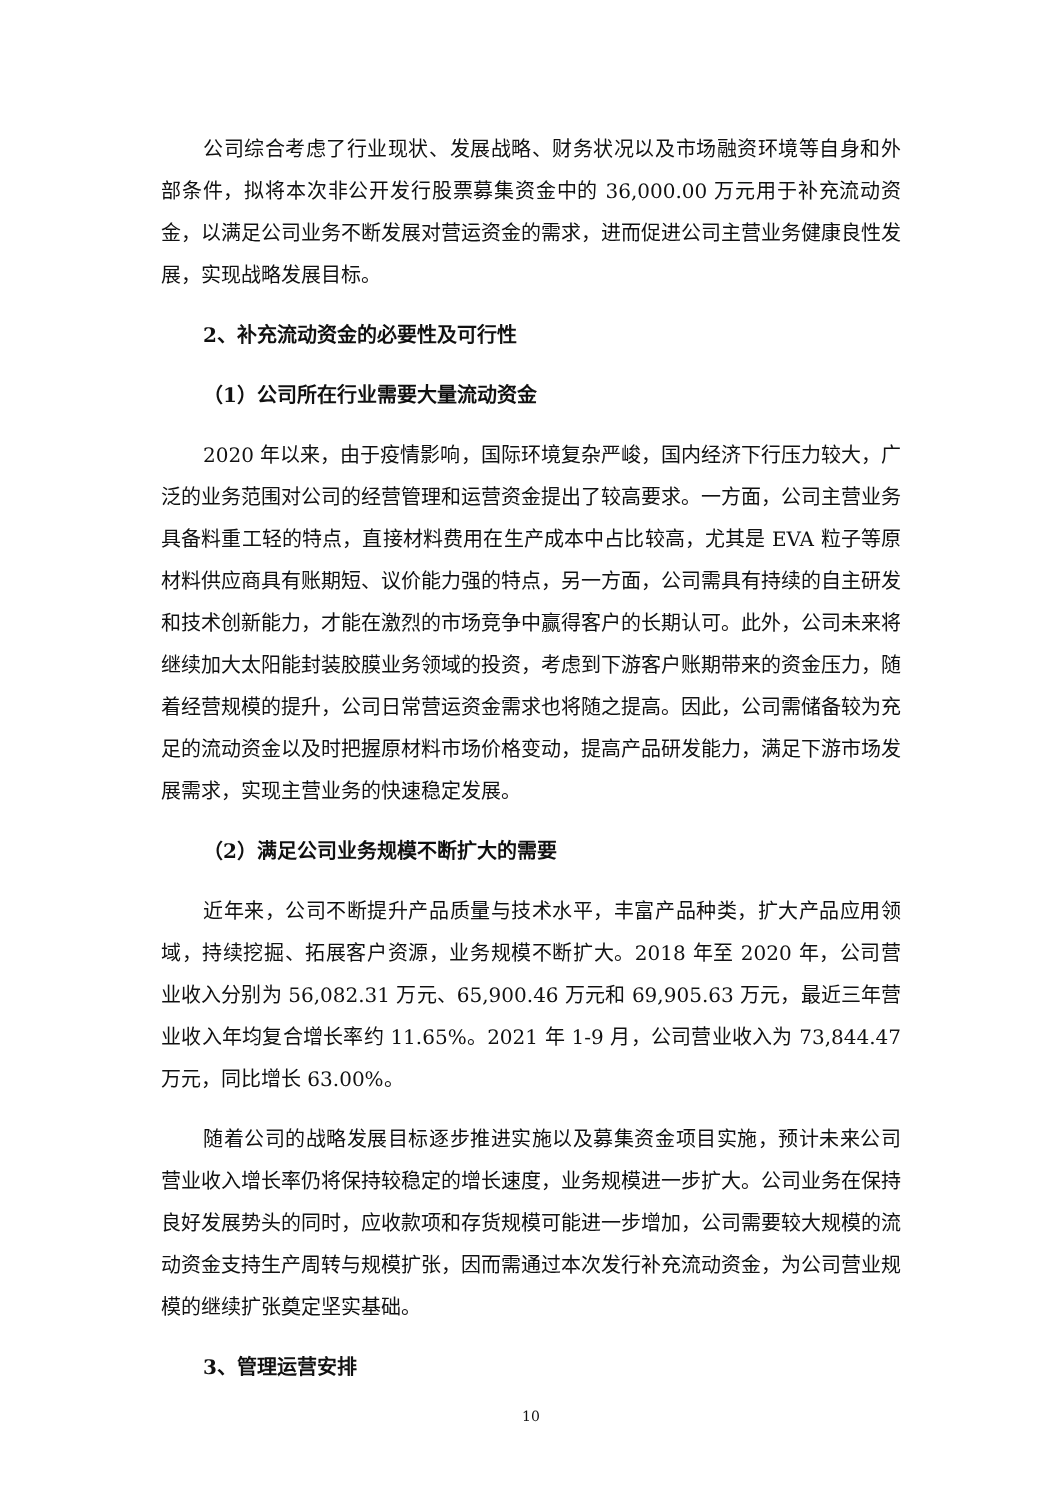公司综合考虑了行业现状、发展战略、财务状况以及市场融资环境等自身和外部条件，拟将本次非公开发行股票募集资金中的 36,000.00 万元用于补充流动资金，以满足公司业务不断发展对营运资金的需求，进而促进公司主营业务健康良性发展，实现战略发展目标。
2、补充流动资金的必要性及可行性
（1）公司所在行业需要大量流动资金
2020 年以来，由于疫情影响，国际环境复杂严峻，国内经济下行压力较大，广泛的业务范围对公司的经营管理和运营资金提出了较高要求。一方面，公司主营业务具备料重工轻的特点，直接材料费用在生产成本中占比较高，尤其是 EVA 粒子等原材料供应商具有账期短、议价能力强的特点，另一方面，公司需具有持续的自主研发和技术创新能力，才能在激烈的市场竞争中赢得客户的长期认可。此外，公司未来将继续加大太阳能封装胶膜业务领域的投资，考虑到下游客户账期带来的资金压力，随着经营规模的提升，公司日常营运资金需求也将随之提高。因此，公司需储备较为充足的流动资金以及时把握原材料市场价格变动，提高产品研发能力，满足下游市场发展需求，实现主营业务的快速稳定发展。
（2）满足公司业务规模不断扩大的需要
近年来，公司不断提升产品质量与技术水平，丰富产品种类，扩大产品应用领域，持续挖掘、拓展客户资源，业务规模不断扩大。2018 年至 2020 年，公司营业收入分别为 56,082.31 万元、65,900.46 万元和 69,905.63 万元，最近三年营业收入年均复合增长率约 11.65%。2021 年 1-9 月，公司营业收入为 73,844.47 万元，同比增长 63.00%。
随着公司的战略发展目标逐步推进实施以及募集资金项目实施，预计未来公司营业收入增长率仍将保持较稳定的增长速度，业务规模进一步扩大。公司业务在保持良好发展势头的同时，应收款项和存货规模可能进一步增加，公司需要较大规模的流动资金支持生产周转与规模扩张，因而需通过本次发行补充流动资金，为公司营业规模的继续扩张奠定坚实基础。
3、管理运营安排
10